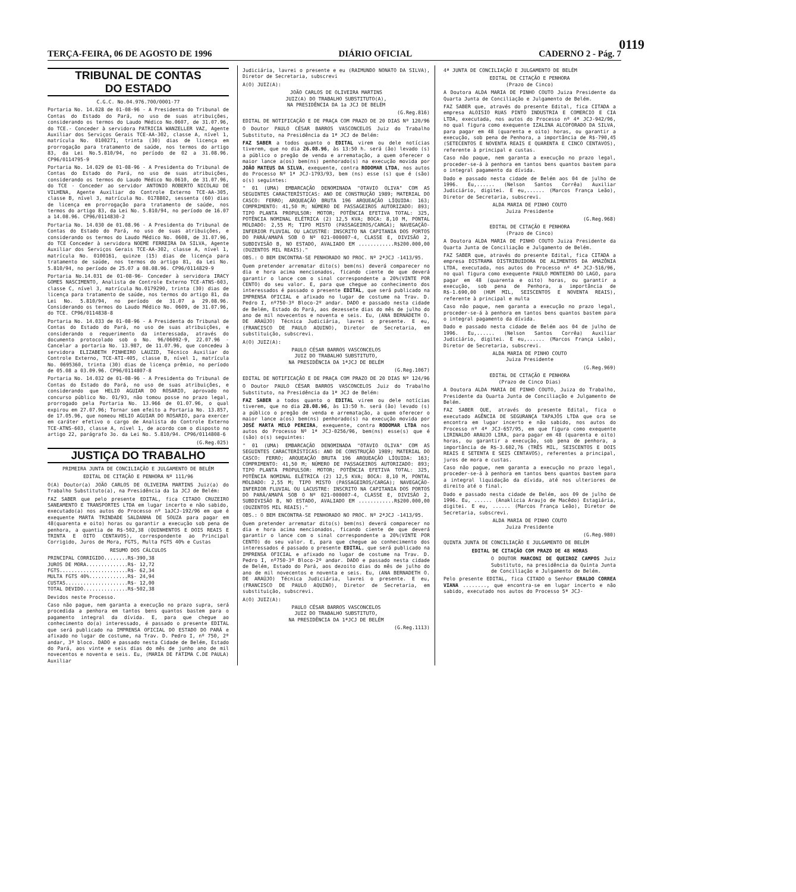0119
TERÇA-FEIRA, 06 DE AGOSTO DE 1996 DIÁRIO OFICIAL CADERNO 2 - Pág. 7
TRIBUNAL DE CONTAS
DO ESTADO
C.G.C. No.04.976.700/0001-77
Portaria No. 14.028 de 01-08-96 - A Presidenta do Tribunal de Contas do Estado do Pará, no uso de suas atribuições, considerando os termos do Laudo Médico No.0607, de 31.07.96, do TCE.- Conceder à servidora PATRICIA WANZELLER VAZ, Agente Auxiliar dos Serviços Gerais TCE-AA-302, classe A, nível 1, matrícula No. 0100271, trinta (30) dias de licença em prorrogação para tratamento de saúde, nos termos do artigo 83, da Lei No.5.810/94, no período de 02 a 31.08.96. CP96/0114795-9
Portaria No. 14.029 de 01-08-96 - A Presidenta do Tribunal de Contas do Estado do Pará, no uso de suas atribuições, considerando os termos do Laudo Médico No.0610, de 31.07.96, do TCE - Conceder ao servidor ANTONIO ROBERTO NICOLAU DE VILHENA, Agente Auxiliar do Controle Externo TCE-AA-305, classe B, nível 3, matrícula No. 0178802, sessenta (60) dias de licença em prorrogação para tratamento de saúde, nos termos do artigo 83, da Lei No. 5.810/94, no período de 16.07 a 14.08.96. CP96/0114830-2
Portaria No. 14.030 de 01.08.96 - A Presidenta do Tribunal de Contas do Estado do Pará, no uso de suas atribuições, e considerando os termos do Laudo Médico No. 0608, de 31.07.96, do TCE Conceder à servidora NOEME FERREIRA DA SILVA, Agente Auxiliar dos Serviços Gerais TCE-AA-302, classe A, nível 1, matrícula No. 0100161, quinze (15) dias de licença para tratamento de saúde, nos termos do artigo 81, da Lei No. 5.810/94, no período de 25.07 a 08.08.96. CP96/0114829-9
Portaria No.14.031 de 01-08-96- Conceder à servidora IRACY GOMES NASCIMENTO, Analista de Controle Externo TCE-ATNS-603, classe C, nível 3, matrícula No.0179290, trinta (30) dias de licença para tratamento de saúde, nos termos do artigo 81, da Lei No. 5.810/94, no período de 31.07 a 29.08.96. Considerando os termos do Laudo Médico No. 0609, de 31.07.96, do TCE. CP96/0114838-8
Portaria No. 14.033 de 01-08-96 - A Presidenta do Tribunal de Contas do Estado do Pará, no uso de suas atribuições, e considerando o requerimento da interessada, através do documento protocolado sob o No. 96/06092-9, 22.07.96 - Cancelar a portaria No. 13.987, de 11.07.96, que concedeu à servidora ELIZABETH PINHEIRO LAUZID, Técnico Auxiliar do Controle Externo, TCE-ATI-405, classe B, nível 1, matrícula No. 0695360, trinta (30) dias de licença prêmio, no período de 05.08 a 03.09.96. CP96/0114807-8
Portaria No. 14.032 de 01-08-96 - A Presidenta do Tribunal de Contas do Estado do Pará, no uso de suas atribuições, e considerando que HELIO AGUIAR DO ROSARIO, aprovado no concurso público No. 01/93, não tomou posse no prazo legal, prorrogado pela Portaria No. 13.966 de 01.07.96, o qual expirou em 27.07.96; Tornar sem efeito a Portaria No. 13.857, de 17.05.96, que nomeou HELIO AGUIAR DO ROSARIO, para exercer em caráter efetivo o cargo de Analista do Controle Externo TCE-ATNS-603, classe A, nível 1, de acordo com o disposto no artigo 22, parágrafo 3o. da Lei No. 5.810/94. CP96/0114808-6
(G.Reg.025)
JUSTIÇA DO TRABALHO
PRIMEIRA JUNTA DE CONCILIAÇÃO E JULGAMENTO DE BELÉM
EDITAL DE CITAÇÃO E PENHORA Nº 111/96
O(A) Doutor(a) JOÃO CARLOS DE OLIVEIRA MARTINS Juiz(a) do Trabalho Substituto(a), na Presidência da 1a JCJ de Belém:
FAZ SABER que pelo presente EDITAL, fica CITADO CRUZEIRO SANEAMENTO E TRANSPORTES LTDA em lugar incerto e não sabido, executado(a) nos autos do Processo nº 1aJCJ-192/96 em que é exequente MARTA TRINDADE SALDANHA DE SOUZA para pagar em 48(quarenta e oito) horas ou garantir a execução sob pena de penhora, a quantia de R$-502,38 (QUINHENTOS E DOIS REAIS E TRINTA E OITO CENTAVOS), correspondente ao Principal Corrigido, Juros de Mora, FGTS, Multa FGTS 40% e Custas
RESUMO DOS CÁLCULOS
PRINCIPAL CORRIGIDO........R$-390,38
JUROS DE MORA..............R$- 12,72
FGTS.......................R$- 62,34
MULTA FGTS 40%.............R$- 24,94
CUSTAS.....................R$- 12,00
TOTAL DEVIDO...............R$-502,38
Devidos neste Processo.
Caso não pague, nem garanta a execução no prazo supra, será procedida a penhora em tantos bens quantos bastem para o pagamento integral da dívida. E, para que chegue ao conhecimento do(a) interessado, é passado o presente EDITAL que será publicado na IMPRENSA OFICIAL DO ESTADO DO PARÁ e afixado no lugar de costume, na Trav. D. Pedro I, nº 750, 2º andar, 3º bloco. DADO e passado nesta Cidade de Belém, Estado do Pará, aos vinte e seis dias do mês de junho ano de mil novecentos e noventa e seis. Eu, (MARIA DE FATIMA C.DE PAULA) Auxiliar
Judiciária, lavrei o presente e eu (RAIMUNDO NONATO DA SILVA), Diretor de Secretaria, subscrevi
A(O) JUIZ(A):
JOÃO CARLOS DE OLIVEIRA MARTINS
JUIZ(A) DO TRABALHO SUBSTITUTO(A),
NA PRESIDÊNCIA DA 1a JCJ DE BELÉM
(G.Reg.816)
EDITAL DE NOTIFICAÇÃO E DE PRAÇA COM PRAZO DE 20 DIAS Nº 120/96
O Doutor PAULO CÉSAR BARROS VASCONCELOS Juiz do Trabalho Substituto, na Presidência da 1ª JCJ de Belém:
FAZ SABER a todos quanto o EDITAL virem ou dele notícias tiverem, que no dia 26.08.96, às 13:50 h. será (ão) levado (s) a público o pregão de venda e arrematação, a quem oferecer o maior lance a(os) bem(ns) penhorado(s) na execução movida por JOÃO MATEUS DA SILVA, exequente, contra RODOMAR LTDA, nos autos do Processo Nº 1ª JCJ-1793/93, bem (ns) esse (s) que é (são) o(s) seguintes:
" 01 (UMA) EMBARCAÇÃO DENOMINADA "OTAVIO OLIVA" COM AS SEGUINTES CARACTERÍSTICAS: ANO DE CONSTRUÇÃO 1989; MATERIAL DO CASCO: FERRO; ARQUEAÇÃO BRUTA 196 ARQUEAÇÃO LÍQUIDA: 163; COMPRIMENTO: 41,50 M; NÚMERO DE PASSAGEIROS AUTORIZADO: 893; TIPO PLANTA PROPULSOR: MOTOR; POTÊNCIA EFETIVA TOTAL: 325, POTÊNCIA NOMINAL ELÉTRICA (2) 12,5 KVA; BOCA: 8,10 M, PONTAL MOLDADO: 2,55 M; TIPO MISTO (PASSAGEIROS/CARGA); NAVEGAÇÃO- INFERIOR FLUVIAL OU LACUSTRE: INSCRITO NA CAPITANIA DOS PORTOS DO PARÁ/AMAPÁ SOB O Nº 021-000007-4, CLASSE E, DIVISÃO 2, SUBDIVISÃO B, NO ESTADO, AVALIADO EM ............R$200.000,00 (DUZENTOS MIL REAIS)."
OBS.: O BEM ENCONTRA-SE PENHORADO NO PROC. Nº 2ªJCJ -1413/95.
Quem pretender arrematar dito(s) bem(ns) deverá comparecer no dia e hora acima mencionados, ficando ciente de que deverá garantir o lance com o sinal correspondente a 20%(VINTE POR CENTO) do seu valor. E, para que chegue ao conhecimento dos interessados é passado o presente EDITAL, que será publicado na IMPRENSA OFICIAL e afixado no lugar de costume na Trav. D. Pedro I, nº750-3º Bloco-2º andar. DADO e passado nesta cidade de Belém, Estado do Pará, aos dezessete dias do mês de julho do ano de mil novecentos e noventa e seis. Eu, (ANA BERNADETH O. DE ARAÚJO) Técnica Judiciária, lavrei o presente. E eu, (FRANCISCO DE PAULO AQUINO), Diretor de Secretaria, em substituição, subscrevi.
A(O) JUIZ(A):
PAULO CÉSAR BARROS VASCONCELOS
JUIZ DO TRABALHO SUBSTITUTO,
NA PRESIDÊNCIA DA 1ªJCJ DE BELÉM
(G.Reg.1067)
EDITAL DE NOTIFICAÇÃO E DE PRAÇA COM PRAZO DE 20 DIAS Nº 124/96
O Doutor PAULO CÉSAR BARROS VASCONCELOS Juiz do Trabalho Substituto, na Presidência da 1ª JCJ de Belém:
FAZ SABER a todos quanto o EDITAL virem ou dele notícias tiverem, que no dia 28.08.96, às 13:50 h. será (ão) levado (s) a público o pregão de venda e arrematação, a quem oferecer o maior lance a(os) bem(ns) penhorado(s) na execução movida por JOSÉ MARTA MELO PEREIRA, exequente, contra RODOMAR LTDA nos autos do Processo Nº 1ª JCJ-0256/96, bem(ns) esse(s) que é (são) o(s) seguintes:
" 01 (UMA) EMBARCAÇÃO DENOMINADA "OTAVIO OLIVA" COM AS SEGUINTES CARACTERÍSTICAS: ANO DE CONSTRUÇÃO 1989; MATERIAL DO CASCO: FERRO; ARQUEAÇÃO BRUTA 196 ARQUEAÇÃO LÍQUIDA: 163; COMPRIMENTO: 41,50 M; NÚMERO DE PASSAGEIROS AUTORIZADO: 893; TIPO PLANTA PROPULSOR: MOTOR; POTÊNCIA EFETIVA TOTAL: 325, POTÊNCIA NOMINAL ELÉTRICA (2) 12,5 KVA; BOCA: 8,10 M, PONTAL MOLDADO: 2,55 M; TIPO MISTO (PASSAGEIROS/CARGA); NAVEGAÇÃO- INFERIOR FLUVIAL OU LACUSTRE: INSCRITO NA CAPITANIA DOS PORTOS DO PARÁ/AMAPÁ SOB O Nº 021-000007-4, CLASSE E, DIVISÃO 2, SUBDIVISÃO B, NO ESTADO, AVALIADO EM ............R$200.000,00 (DUZENTOS MIL REAIS)."
OBS.: O BEM ENCONTRA-SE PENHORADO NO PROC. Nº 2ªJCJ -1413/95.
Quem pretender arrematar dito(s) bem(ns) deverá comparecer no dia e hora acima mencionados, ficando ciente de que deverá garantir o lance com o sinal correspondente a 20%(VINTE POR CENTO) do seu valor. E, para que chegue ao conhecimento dos interessados é passado o presente EDITAL, que será publicado na IMPRENSA OFICIAL e afixado no lugar de costume na Trav. D. Pedro I, nº750-3º Bloco-2º andar. DADO e passado nesta cidade de Belém, Estado do Pará, aos dezoito dias do mês de julho do ano de mil novecentos e noventa e seis. Eu, (ANA BERNADETH O. DE ARAÚJO) Técnica Judiciária, lavrei o presente. E eu, (FRANCISCO DE PAULO AQUINO), Diretor de Secretaria, em substituição, subscrevi.
A(O) JUIZ(A):
PAULO CÉSAR BARROS VASCONCELOS
JUIZ DO TRABALHO SUBSTITUTO,
NA PRESIDÊNCIA DA 1ªJCJ DE BELÉM
(G.Reg.1113)
4ª JUNTA DE CONCILIAÇÃO E JULGAMENTO DE BELÉM
EDITAL DE CITAÇÃO E PENHORA
(Prazo de Cinco)
A Doutora ALDA MARIA DE PINHO COUTO Juiza Presidente da Quarta Junta de Conciliação e Julgamento de Belém.
FAZ SABER que, através do presente Edital, fica CITADA a empresa ALOISIO RUAS PINTO INDUSTRIA E COMERCIO E CIA LTDA, executada, nos autos do Processo nº 4ª JCJ-942/96, no qual figura como exequente IZALINA ALCOFORADO DA SILVA, para pagar em 48 (quarenta e oito) horas, ou garantir a execução, sob pena de Penhora, a importância de R$-790,45 (SETECENTOS E NOVENTA REAIS E QUARENTA E CINCO CENTAVOS), referente à principal e custas.
Caso não paque, nem garanta a execução no prazo legal, proceder-se-á à penhora em tantos bens quantos bastem para o integral pagamento da dívida.
Dado e passado nesta cidade de Belém aos 04 de julho de 1996. Eu,...... (Nelson Santos Corrêa) Auxiliar Judiciário, digitei. E eu,...... (Marcos França Leão), Diretor de Secretaria, subscrevi.
ALDA MARIA DE PINHO COUTO
Juiza Presidente
(G.Reg.968)
EDITAL DE CITAÇÃO E PENHORA
(Prazo de Cinco)
A Doutora ALDA MARIA DE PINHO COUTO Juiza Presidente da Quarta Junta de Conciliação e Julgamento de Belém.
FAZ SABER que, através do presente Edital, fica CITADA a empresa DISTRAMA DISTRIBUIDORA DE ALIMENTOS DA AMAZÔNIA LTDA, executada, nos autos do Processo nº 4ª JCJ-516/96, no qual figura como exequente PAULO MONTEIRO DO LAGO, para pagar em 48 (quarenta e oito) horas, ou garantir a execução, sob pena de Penhora, a importância de R$-1.690,00 (HUM MIL, SEISCENTOS E NOVENTA REAIS), referente à principal e multa
Caso não paque, nem garanta a execução no prazo legal, proceder-se-á à penhora em tantos bens quantos bastem para o integral pagamento da dívida.
Dado e passado nesta cidade de Belém aos 04 de julho de 1996. Eu,...... (Nelson Santos Corrêa) Auxiliar Judiciário, digitei. E eu,...... (Marcos França Leão), Diretor de Secretaria, subscrevi.
ALDA MARIA DE PINHO COUTO
Juiza Presidente
(G.Reg.969)
EDITAL DE CITAÇÃO E PENHORA
(Prazo de Cinco Dias)
A Doutora ALDA MARIA DE PINHO COUTO, Juiza do Trabalho, Presidente da Quarta Junta de Conciliação e Julgamento de Belém.
FAZ SABER QUE, através do presente Edital, fica o executado AGÊNCIA DE SEGURANÇA TAPAJÓS LTDA que ora se encontra em lugar incerto e não sabido, nos autos do Processo nº 4ª JCJ-657/95, em que figura como exequente LIRINALDO ARAUJO LIRA, para pagar em 48 (quarenta e oito) horas, ou garantir a execução, sob pena de penhora, a importância de R$-3.602,76 (TRÊS MIL, SEISCENTOS E DOIS REAIS E SETENTA E SEIS CENTAVOS), referentes a principal, juros de mora e custas.
Caso não pague, nem garanta a execução no prazo legal, proceder-se-á à penhora em tantos bens quantos bastem para a integral liquidação da dívida, até nos ulteriores de direito até o final.
Dado e passado nesta cidade de Belém, aos 09 de julho de 1996. Eu, ...... (Anaklicia Araujo de Macêdo) Estagiária, digitei. E eu, ...... (Marcos França Leão), Diretor de Secretaria, subscrevi.
ALDA MARIA DE PINHO COUTO
Juiza Presidente
(G.Reg.980)
QUINTA JUNTA DE CONCILIAÇÃO E JULGAMENTO DE BELÉM
EDITAL DE CITAÇÃO COM PRAZO DE 48 HORAS
O DOUTOR MARCONI DE QUEIROZ CAMPOS Juiz Substituto, na presidência da Quinta Junta de Conciliação e Julgamento de Belém.
Pelo presente EDITAL, fica CITADO o Senhor ERALDO CORREA VIANA ........, que encontra-se em lugar incerto e não sabido, executado nos autos do Processo 5ª JCJ-